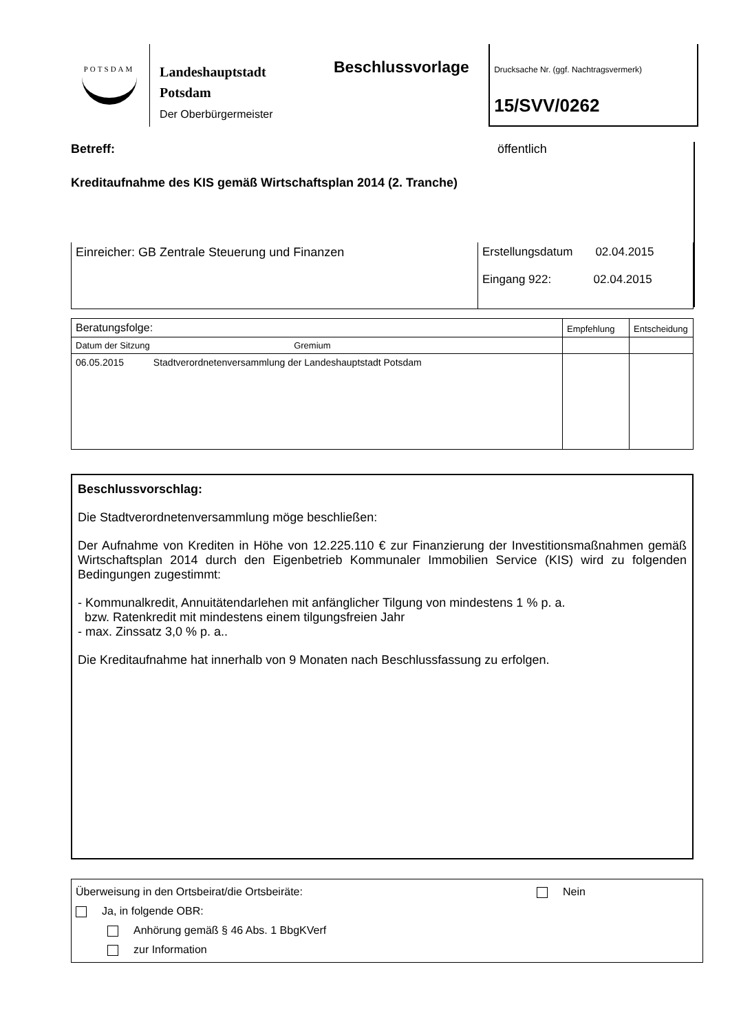POTSDAM
Landeshauptstadt
Potsdam
Der Oberbürgermeister
Beschlussvorlage
Drucksache Nr. (ggf. Nachtragsvermerk)
15/SVV/0262
Betreff: öffentlich
Kreditaufnahme des KIS gemäß Wirtschaftsplan 2014 (2. Tranche)
| Einreicher: GB Zentrale Steuerung und Finanzen | Erstellungsdatum 02.04.2015 Eingang 922: 02.04.2015 |
| Beratungsfolge: | Empfehlung | Entscheidung |
| Datum der Sitzung Gremium | | |
| 06.05.2015 Stadtverordnetenversammlung der Landeshauptstadt Potsdam | | |
Beschlussvorschlag:
Die Stadtverordnetenversammlung möge beschließen:
Der Aufnahme von Krediten in Höhe von 12.225.110 € zur Finanzierung der Investitionsmaßnahmen gemäß Wirtschaftsplan 2014 durch den Eigenbetrieb Kommunaler Immobilien Service (KIS) wird zu folgenden Bedingungen zugestimmt:
- Kommunalkredit, Annuitätendarlehen mit anfänglicher Tilgung von mindestens 1 % p. a.
bzw. Ratenkredit mit mindestens einem tilgungsfreien Jahr
- max. Zinssatz 3,0 % p. a..
Die Kreditaufnahme hat innerhalb von 9 Monaten nach Beschlussfassung zu erfolgen.
Überweisung in den Ortsbeirat/die Ortsbeiräte: Nein
Ja, in folgende OBR:
Anhörung gemäß § 46 Abs. 1 BbgKVerf
zur Information